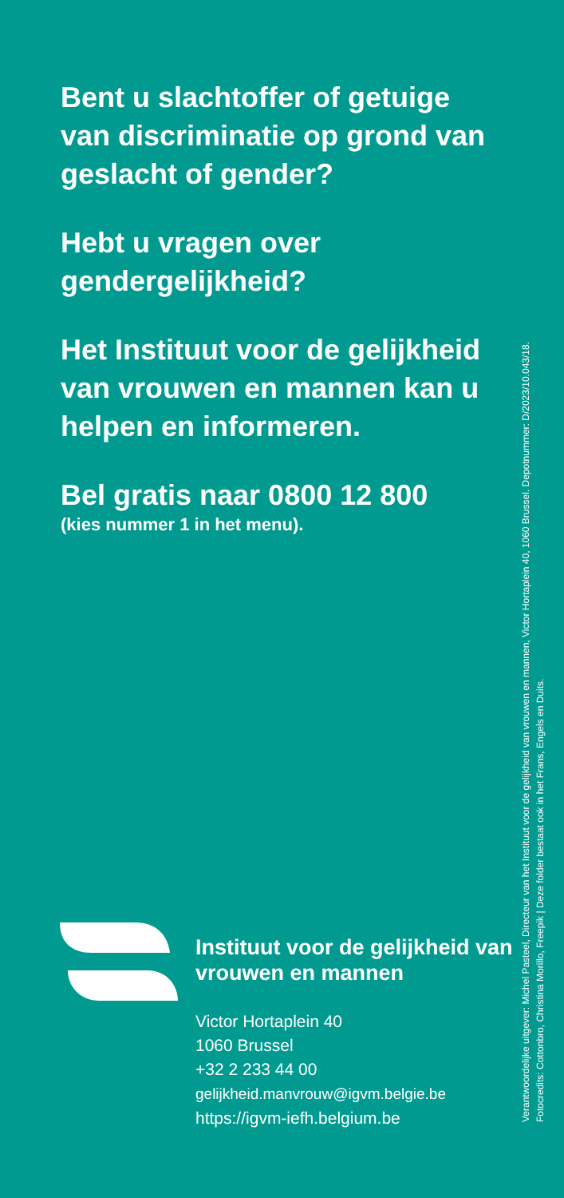Bent u slachtoffer of getuige van discriminatie op grond van geslacht of gender?
Hebt u vragen over gendergelijkheid?
Het Instituut voor de gelijkheid van vrouwen en mannen kan u helpen en informeren.
Bel gratis naar 0800 12 800
(kies nummer 1 in het menu).
Instituut voor de gelijkheid van vrouwen en mannen
Victor Hortaplein 40
1060 Brussel
+32 2 233 44 00
gelijkheid.manvrouw@igvm.belgie.be
https://igvm-iefh.belgium.be
Verantwoordelijke uitgever: Michel Pasteel, Directeur van het Instituut voor de gelijkheid van vrouwen en mannen, Victor Hortaplein 40, 1060 Brussel. Depotnummer: D/2023/10.043/18.
Fotocredits: Cottonbro, Christina Morillo, Freepik | Deze folder bestaat ook in het Frans, Engels en Duits.